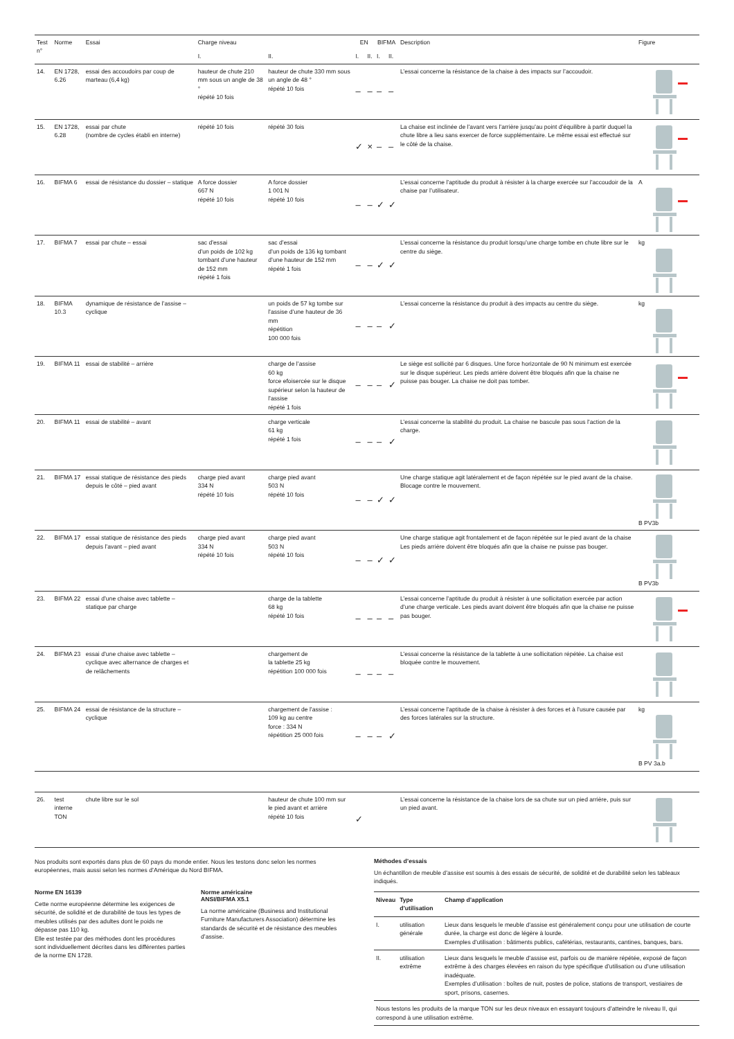| Test n° | Norme | Essai | Charge niveau | | EN | | BIFMA | | Description | Figure |
| --- | --- | --- | --- | --- | --- | --- | --- | --- | --- | --- |
| | | | I. | II. | I. | II. | I. | II. | | |
| 14. | EN 1728, 6.26 | essai des accoudoirs par coup de marteau (6,4 kg) | hauteur de chute 210 mm sous un angle de 38 ° répété 10 fois | hauteur de chute 330 mm sous un angle de 48 ° répété 10 fois | – | – | – | – | L’essai concerne la résistance de la chaise à des impacts sur l’accoudoir. | |
| 15. | EN 1728, 6.28 | essai par chute (nombre de cycles établi en interne) | répété 10 fois | répété 30 fois | ✓ | × | – | – | La chaise est inclinée de l’avant vers l’arrière jusqu’au point d’équilibre à partir duquel la chute libre a lieu sans exercer de force supplémentaire. Le même essai est effectué sur le côté de la chaise. | |
| 16. | BIFMA 6 | essai de résistance du dossier – statique | A force dossier 667 N répété 10 fois | A force dossier 1 001 N répété 10 fois | – | – | ✓ | ✓ | L’essai concerne l’aptitude du produit à résister à la charge exercée sur l’accoudoir de la chaise par l’utilisateur. | A |
| 17. | BIFMA 7 | essai par chute – essai | sac d’essai d’un poids de 102 kg tombant d’une hauteur de 152 mm répété 1 fois | sac d’essai d’un poids de 136 kg tombant d’une hauteur de 152 mm répété 1 fois | – | – | ✓ | ✓ | L’essai concerne la résistance du produit lorsqu’une charge tombe en chute libre sur le centre du siège. | kg |
| 18. | BIFMA 10.3 | dynamique de résistance de l’assise – cyclique | | un poids de 57 kg tombe sur l’assise d’une hauteur de 36 mm répétition 100 000 fois | – | – | – | ✓ | L’essai concerne la résistance du produit à des impacts au centre du siège. | kg |
| 19. | BIFMA 11 | essai de stabilité – arrière | | charge de l’assise 60 kg force efoisercée sur le disque supérieur selon la hauteur de l’assise répété 1 fois | – | – | – | ✓ | Le siège est sollicité par 6 disques. Une force horizontale de 90 N minimum est exercée sur le disque supérieur. Les pieds arrière doivent être bloqués afin que la chaise ne puisse pas bouger. La chaise ne doit pas tomber. | |
| 20. | BIFMA 11 | essai de stabilité – avant | | charge verticale 61 kg répété 1 fois | – | – | – | ✓ | L’essai concerne la stabilité du produit. La chaise ne bascule pas sous l’action de la charge. | |
| 21. | BIFMA 17 | essai statique de résistance des pieds depuis le côté – pied avant | charge pied avant 334 N répété 10 fois | charge pied avant 503 N répété 10 fois | – | – | ✓ | ✓ | Une charge statique agit latéralement et de façon répétée sur le pied avant de la chaise. Blocage contre le mouvement. | B PV3b |
| 22. | BIFMA 17 | essai statique de résistance des pieds depuis l’avant – pied avant | charge pied avant 334 N répété 10 fois | charge pied avant 503 N répété 10 fois | – | – | ✓ | ✓ | Une charge statique agit frontalement et de façon répétée sur le pied avant de la chaise Les pieds arrière doivent être bloqués afin que la chaise ne puisse pas bouger. | B PV3b |
| 23. | BIFMA 22 | essai d’une chaise avec tablette – statique par charge | | charge de la tablette 68 kg répété 10 fois | – | – | – | – | L’essai concerne l’aptitude du produit à résister à une sollicitation exercée par action d’une charge verticale. Les pieds avant doivent être bloqués afin que la chaise ne puisse pas bouger. | |
| 24. | BIFMA 23 | essai d’une chaise avec tablette – cyclique avec alternance de charges et de relâchements | | chargement de la tablette 25 kg répétition 100 000 fois | – | – | – | – | L’essai concerne la résistance de la tablette à une sollicitation répétée. La chaise est bloquée contre le mouvement. | |
| 25. | BIFMA 24 | essai de résistance de la structure – cyclique | | chargement de l’assise : 109 kg au centre force : 334 N répétition 25 000 fois | – | – | – | ✓ | L’essai concerne l’aptitude de la chaise à résister à des forces et à l’usure causée par des forces latérales sur la structure. | kg B PV 3a.b |
| 26. | test interne TON | chute libre sur le sol | | hauteur de chute 100 mm sur le pied avant et arrière répété 10 fois | ✓ | | | | L’essai concerne la résistance de la chaise lors de sa chute sur un pied arrière, puis sur un pied avant. | |
Nos produits sont exportés dans plus de 60 pays du monde entier. Nous les testons donc selon les normes européennes, mais aussi selon les normes d’Amérique du Nord BIFMA.
Norme EN 16139
Cette norme européenne détermine les exigences de sécurité, de solidité et de durabilité de tous les types de meubles utilisés par des adultes dont le poids ne dépasse pas 110 kg.
Elle est testée par des méthodes dont les procédures sont individuellement décrites dans les différentes parties de la norme EN 1728.
Norme américaine
ANSI/BIFMA X5.1
La norme américaine (Business and Institutional Furniture Manufacturers Association) détermine les standards de sécurité et de résistance des meubles d’assise.
Méthodes d’essais
Un échantillon de meuble d’assise est soumis à des essais de sécurité, de solidité et de durabilité selon les tableaux indiqués.
| Niveau | Type d’utilisation | Champ d’application |
| --- | --- | --- |
| I. | utilisation générale | Lieux dans lesquels le meuble d’assise est généralement conçu pour une utilisation de courte durée, la charge est donc de légère à lourde. Exemples d’utilisation : bâtiments publics, cafétérias, restaurants, cantines, banques, bars. |
| II. | utilisation extrême | Lieux dans lesquels le meuble d’assise est, parfois ou de manière répétée, exposé de façon extrême à des charges élevées en raison du type spécifique d’utilisation ou d’une utilisation inadéquate. Exemples d’utilisation : boîtes de nuit, postes de police, stations de transport, vestiaires de sport, prisons, casernes. |
| Nous testons les produits de la marque TON sur les deux niveaux en essayant toujours d’atteindre le niveau II, qui correspond à une utilisation extrême. | | |